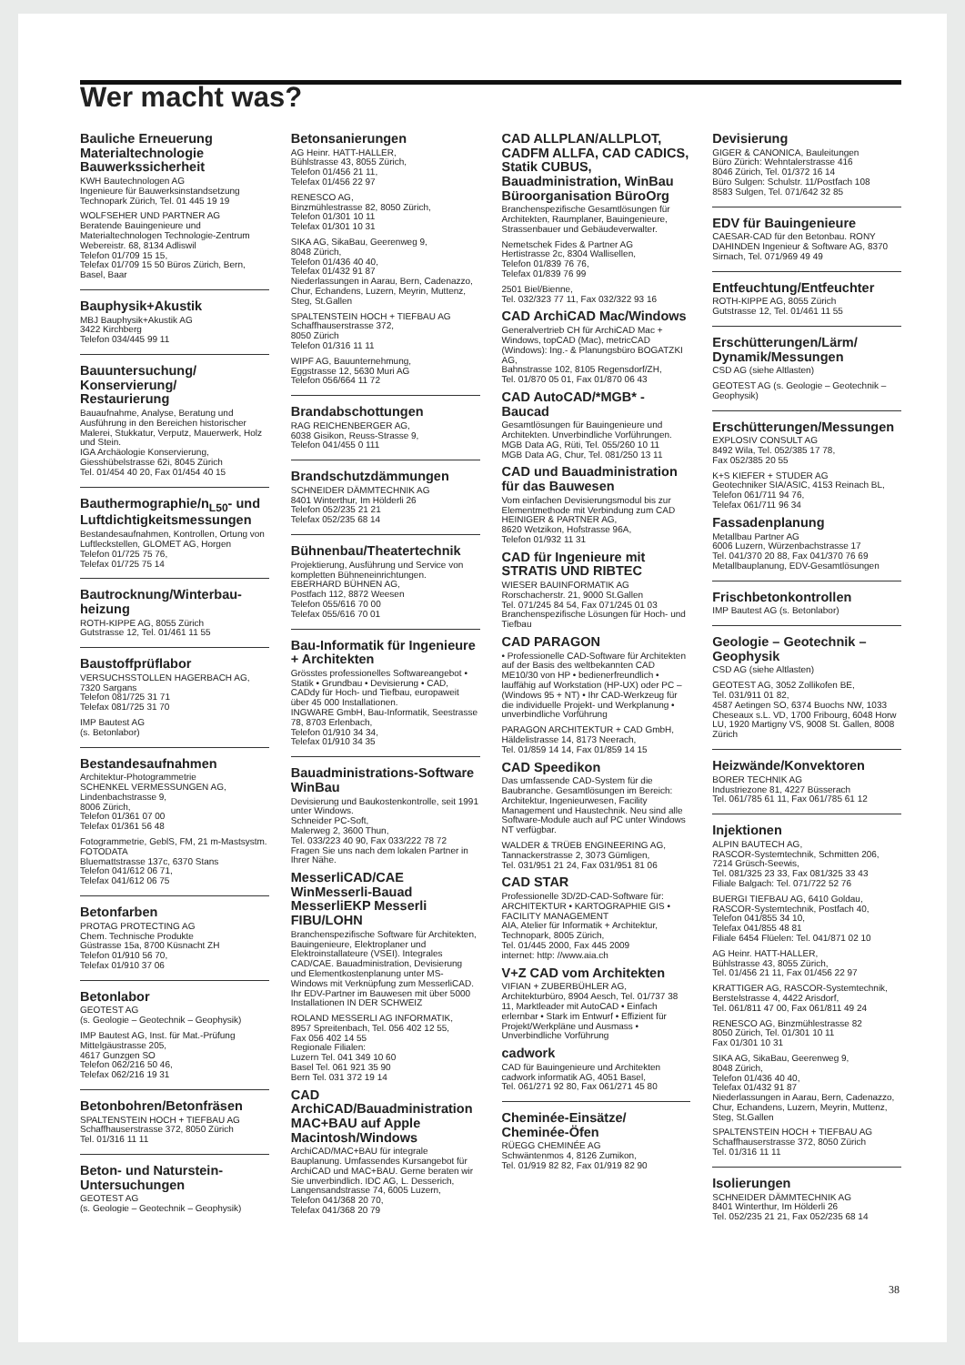Wer macht was?
Bauliche Erneuerung Materialtechnologie Bauwerkssicherheit
KWH Bautechnologen AG
Ingenieure für Bauwerksinstandsetzung
Technopark Zürich, Tel. 01 445 19 19
WOLFSEHER UND PARTNER AG
Beratende Bauingenieure und Materialtechnologen Technologie-Zentrum
Webereistr. 68, 8134 Adliswil
Telefon 01/709 15 15,
Telefax 01/709 15 50 Büros Zürich, Bern, Basel, Baar
Bauphysik+Akustik
MBJ Bauphysik+Akustik AG
3422 Kirchberg
Telefon 034/445 99 11
Bauuntersuchung/ Konservierung/ Restaurierung
Bauaufnahme, Analyse, Beratung und Ausführung in den Bereichen historischer Malerei, Stukkatur, Verputz, Mauerwerk, Holz und Stein.
IGA Archäologie Konservierung, Giesshübelstrasse 62i, 8045 Zürich
Tel. 01/454 40 20, Fax 01/454 40 15
Bauthermographie/n<sub>L50</sub>- und Luftdichtigkeitsmessungen
Bestandesaufnahmen, Kontrollen, Ortung von Luftleckstellen, GLOMET AG, Horgen
Telefon 01/725 75 76,
Telefax 01/725 75 14
Bautrocknung/Winterbau-heizung
ROTH-KIPPE AG, 8055 Zürich
Gutstrasse 12, Tel. 01/461 11 55
Baustoffprüflabor
VERSUCHSSTOLLEN HAGERBACH AG, 7320 Sargans
Telefon 081/725 31 71
Telefax 081/725 31 70
IMP Bautest AG
(s. Betonlabor)
Bestandesaufnahmen
Architektur-Photogrammetrie
SCHENKEL VERMESSUNGEN AG, Lindenbachstrasse 9,
8006 Zürich,
Telefon 01/361 07 00
Telefax 01/361 56 48
Fotogrammetrie, GeblS, FM, 21 m-Mastsystm.
FOTODATA
Bluemattstrasse 137c, 6370 Stans
Telefon 041/612 06 71,
Telefax 041/612 06 75
Betonfarben
PROTAG PROTECTING AG
Chem. Technische Produkte
Güstrasse 15a, 8700 Küsnacht ZH
Telefon 01/910 56 70,
Telefax 01/910 37 06
Betonlabor
GEOTEST AG
(s. Geologie – Geotechnik – Geophysik)
IMP Bautest AG, Inst. für Mat.-Prüfung Mittelgäustrasse 205,
4617 Gunzgen SO
Telefon 062/216 50 46,
Telefax 062/216 19 31
Betonbohren/Betonfräsen
SPALTENSTEIN HOCH + TIEFBAU AG
Schaffhauserstrasse 372, 8050 Zürich
Tel. 01/316 11 11
Beton- und Naturstein-Untersuchungen
GEOTEST AG
(s. Geologie – Geotechnik – Geophysik)
Betonsanierungen
AG Heinr. HATT-HALLER,
Bühlstrasse 43, 8055 Zürich,
Telefon 01/456 21 11,
Telefax 01/456 22 97
RENESCO AG,
Binzmühlestrasse 82, 8050 Zürich,
Telefon 01/301 10 11
Telefax 01/301 10 31
SIKA AG, SikaBau, Geerenweg 9,
8048 Zürich,
Telefon 01/436 40 40,
Telefax 01/432 91 87
Niederlassungen in Aarau, Bern, Cadenazzo, Chur, Echandens, Luzern, Meyrin, Muttenz, Steg, St.Gallen
SPALTENSTEIN HOCH + TIEFBAU AG
Schaffhauserstrasse 372,
8050 Zürich
Telefon 01/316 11 11
WIPF AG, Bauunternehmung,
Eggstrasse 12, 5630 Muri AG
Telefon 056/664 11 72
Brandabschottungen
RAG REICHENBERGER AG,
6038 Gisikon, Reuss-Strasse 9,
Telefon 041/455 0 111
Brandschutzdämmungen
SCHNEIDER DÄMMTECHNIK AG
8401 Winterthur, Im Hölderli 26
Telefon 052/235 21 21
Telefax 052/235 68 14
Bühnenbau/Theatertechnik
Projektierung, Ausführung und Service von kompletten Bühneneinrichtungen.
EBERHARD BÜHNEN AG,
Postfach 112, 8872 Weesen
Telefon 055/616 70 00
Telefax 055/616 70 01
Bau-Informatik für Ingenieure + Architekten
Grösstes professionelles Softwareangebot • Statik • Grundbau • Devisierung • CAD, CADdy für Hoch- und Tiefbau, europaweit über 45 000 Installationen.
INGWARE GmbH, Bau-Informatik, Seestrasse 78, 8703 Erlenbach,
Telefon 01/910 34 34,
Telefax 01/910 34 35
Bauadministrations-Software WinBau
Devisierung und Baukostenkontrolle, seit 1991 unter Windows.
Schneider PC-Soft,
Malerweg 2, 3600 Thun,
Tel. 033/223 40 90, Fax 033/222 78 72
Fragen Sie uns nach dem lokalen Partner in Ihrer Nähe.
MesserliCAD/CAE WinMesserli-Bauad MesserliEKP Messerli FIBU/LOHN
Branchenspezifische Software für Architekten, Bauingenieure, Elektroplaner und Elektroinstallateure (VSEI). Integrales CAD/CAE. Bauadministration, Devisierung und Elementkostenplanung unter MS-Windows mit Verknüpfung zum MesserliCAD. Ihr EDV-Partner im Bauwesen mit über 5000 Installationen IN DER SCHWEIZ
ROLAND MESSERLI AG INFORMATIK,
8957 Spreitenbach, Tel. 056 402 12 55,
Fax 056 402 14 55
Regionale Filialen:
Luzern Tel. 041 349 10 60
Basel Tel. 061 921 35 90
Bern Tel. 031 372 19 14
CAD ArchiCAD/Bauadministration MAC+BAU auf Apple Macintosh/Windows
ArchiCAD/MAC+BAU für integrale Bauplanung. Umfassendes Kursangebot für ArchiCAD und MAC+BAU. Gerne beraten wir Sie unverbindlich. IDC AG, L. Desserich, Langensandstrasse 74, 6005 Luzern,
Telefon 041/368 20 70,
Telefax 041/368 20 79
CAD ALLPLAN/ALLPLOT, CADFM ALLFA, CAD CADICS, Statik CUBUS, Bauadministration, WinBau Büroorganisation BüroOrg
Branchenspezifische Gesamtlösungen für Architekten, Raumplaner, Bauingenieure, Strassenbauer und Gebäudeverwalter.
Nemetschek Fides & Partner AG
Hertistrasse 2c, 8304 Wallisellen,
Telefon 01/839 76 76,
Telefax 01/839 76 99
2501 Biel/Bienne,
Tel. 032/323 77 11, Fax 032/322 93 16
CAD ArchiCAD Mac/Windows
Generalvertrieb CH für ArchiCAD Mac + Windows, topCAD (Mac), metricCAD (Windows): Ing.- & Planungsbüro BOGATZKI AG,
Bahnstrasse 102, 8105 Regensdorf/ZH,
Tel. 01/870 05 01, Fax 01/870 06 43
CAD AutoCAD/*MGB* -Baucad
Gesamtlösungen für Bauingenieure und Architekten. Unverbindliche Vorführungen.
MGB Data AG, Rüti, Tel. 055/260 10 11
MGB Data AG, Chur, Tel. 081/250 13 11
CAD und Bauadministration für das Bauwesen
Vom einfachen Devisierungsmodul bis zur Elementmethode mit Verbindung zum CAD
HEINIGER & PARTNER AG,
8620 Wetzikon, Hofstrasse 96A,
Telefon 01/932 11 31
CAD für Ingenieure mit STRATIS UND RIBTEC
WIESER BAUINFORMATIK AG
Rorschacherstr. 21, 9000 St.Gallen
Tel. 071/245 84 54, Fax 071/245 01 03
Branchenspezifische Lösungen für Hoch- und Tiefbau
CAD PARAGON
• Professionelle CAD-Software für Architekten auf der Basis des weltbekannten CAD ME10/30 von HP • bedienerfreundlich • lauffähig auf Workstation (HP-UX) oder PC – (Windows 95 + NT) • Ihr CAD-Werkzeug für die individuelle Projekt- und Werkplanung • unverbindliche Vorführung
PARAGON ARCHITEKTUR + CAD GmbH,
Häldelistrasse 14, 8173 Neerach,
Tel. 01/859 14 14, Fax 01/859 14 15
CAD Speedikon
Das umfassende CAD-System für die Baubranche. Gesamtlösungen im Bereich: Architektur, Ingenieurwesen, Facility Management und Haustechnik. Neu sind alle Software-Module auch auf PC unter Windows NT verfügbar.
WALDER & TRÜEB ENGINEERING AG,
Tannackerstrasse 2, 3073 Gümligen,
Tel. 031/951 21 24, Fax 031/951 81 06
CAD STAR
Professionelle 3D/2D-CAD-Software für:
ARCHITEKTUR • KARTOGRAPHIE GIS • FACILITY MANAGEMENT
AIA, Atelier für Informatik + Architektur, Technopark, 8005 Zürich,
Tel. 01/445 2000, Fax 445 2009
internet: http: //www.aia.ch
V+Z CAD vom Architekten
VIFIAN + ZUBERBÜHLER AG, Architekturbüro, 8904 Aesch, Tel. 01/737 38 11, Marktleader mit AutoCAD • Einfach erlernbar • Stark im Entwurf • Effizient für Projekt/Werkpläne und Ausmass • Unverbindliche Vorführung
cadwork
CAD für Bauingenieure und Architekten
cadwork informatik AG, 4051 Basel,
Tel. 061/271 92 80, Fax 061/271 45 80
Cheminée-Einsätze/ Cheminée-Öfen
RÜEGG CHEMINÉE AG
Schwäntenmos 4, 8126 Zumikon,
Tel. 01/919 82 82, Fax 01/919 82 90
Devisierung
GIGER & CANONICA, Bauleitungen
Büro Zürich: Wehntalerstrasse 416
8046 Zürich, Tel. 01/372 16 14
Büro Sulgen: Schulstr. 11/Postfach 108
8583 Sulgen, Tel. 071/642 32 85
EDV für Bauingenieure
CAESAR-CAD für den Betonbau. RONY DAHINDEN Ingenieur & Software AG, 8370 Sirnach, Tel. 071/969 49 49
Entfeuchtung/Entfeuchter
ROTH-KIPPE AG, 8055 Zürich
Gutstrasse 12, Tel. 01/461 11 55
Erschütterungen/Lärm/ Dynamik/Messungen
CSD AG (siehe Altlasten)
GEOTEST AG (s. Geologie – Geotechnik – Geophysik)
Erschütterungen/Messungen
EXPLOSIV CONSULT AG
8492 Wila, Tel. 052/385 17 78,
Fax 052/385 20 55
K+S KIEFER + STUDER AG
Geotechniker SIA/ASIC, 4153 Reinach BL,
Telefon 061/711 94 76,
Telefax 061/711 96 34
Fassadenplanung
Metallbau Partner AG
6006 Luzern, Würzenbachstrasse 17
Tel. 041/370 20 88, Fax 041/370 76 69
Metallbauplanung, EDV-Gesamtlösungen
Frischbetonkontrollen
IMP Bautest AG (s. Betonlabor)
Geologie – Geotechnik – Geophysik
CSD AG (siehe Altlasten)
GEOTEST AG, 3052 Zollikofen BE,
Tel. 031/911 01 82,
4587 Aetingen SO, 6374 Buochs NW, 1033 Cheseaux s.L. VD, 1700 Fribourg, 6048 Horw LU, 1920 Martigny VS, 9008 St. Gallen, 8008 Zürich
Heizwände/Konvektoren
BORER TECHNIK AG
Industriezone 81, 4227 Büsserach
Tel. 061/785 61 11, Fax 061/785 61 12
Injektionen
ALPIN BAUTECH AG,
RASCOR-Systemtechnik, Schmitten 206, 7214 Grüsch-Seewis,
Tel. 081/325 23 33, Fax 081/325 33 43
Filiale Balgach: Tel. 071/722 52 76
BUERGI TIEFBAU AG, 6410 Goldau, RASCOR-Systemtechnik, Postfach 40,
Telefon 041/855 34 10,
Telefax 041/855 48 81
Filiale 6454 Flüelen: Tel. 041/871 02 10
AG Heinr. HATT-HALLER,
Bühlstrasse 43, 8055 Zürich,
Tel. 01/456 21 11, Fax 01/456 22 97
KRATTIGER AG, RASCOR-Systemtechnik, Berstelstrasse 4, 4422 Arisdorf,
Tel. 061/811 47 00, Fax 061/811 49 24
RENESCO AG, Binzmühlestrasse 82
8050 Zürich, Tel. 01/301 10 11
Fax 01/301 10 31
SIKA AG, SikaBau, Geerenweg 9,
8048 Zürich,
Telefon 01/436 40 40,
Telefax 01/432 91 87
Niederlassungen in Aarau, Bern, Cadenazzo, Chur, Echandens, Luzern, Meyrin, Muttenz, Steg, St.Gallen
SPALTENSTEIN HOCH + TIEFBAU AG
Schaffhauserstrasse 372, 8050 Zürich
Tel. 01/316 11 11
Isolierungen
SCHNEIDER DÄMMTECHNIK AG
8401 Winterthur, Im Hölderli 26
Tel. 052/235 21 21, Fax 052/235 68 14
38